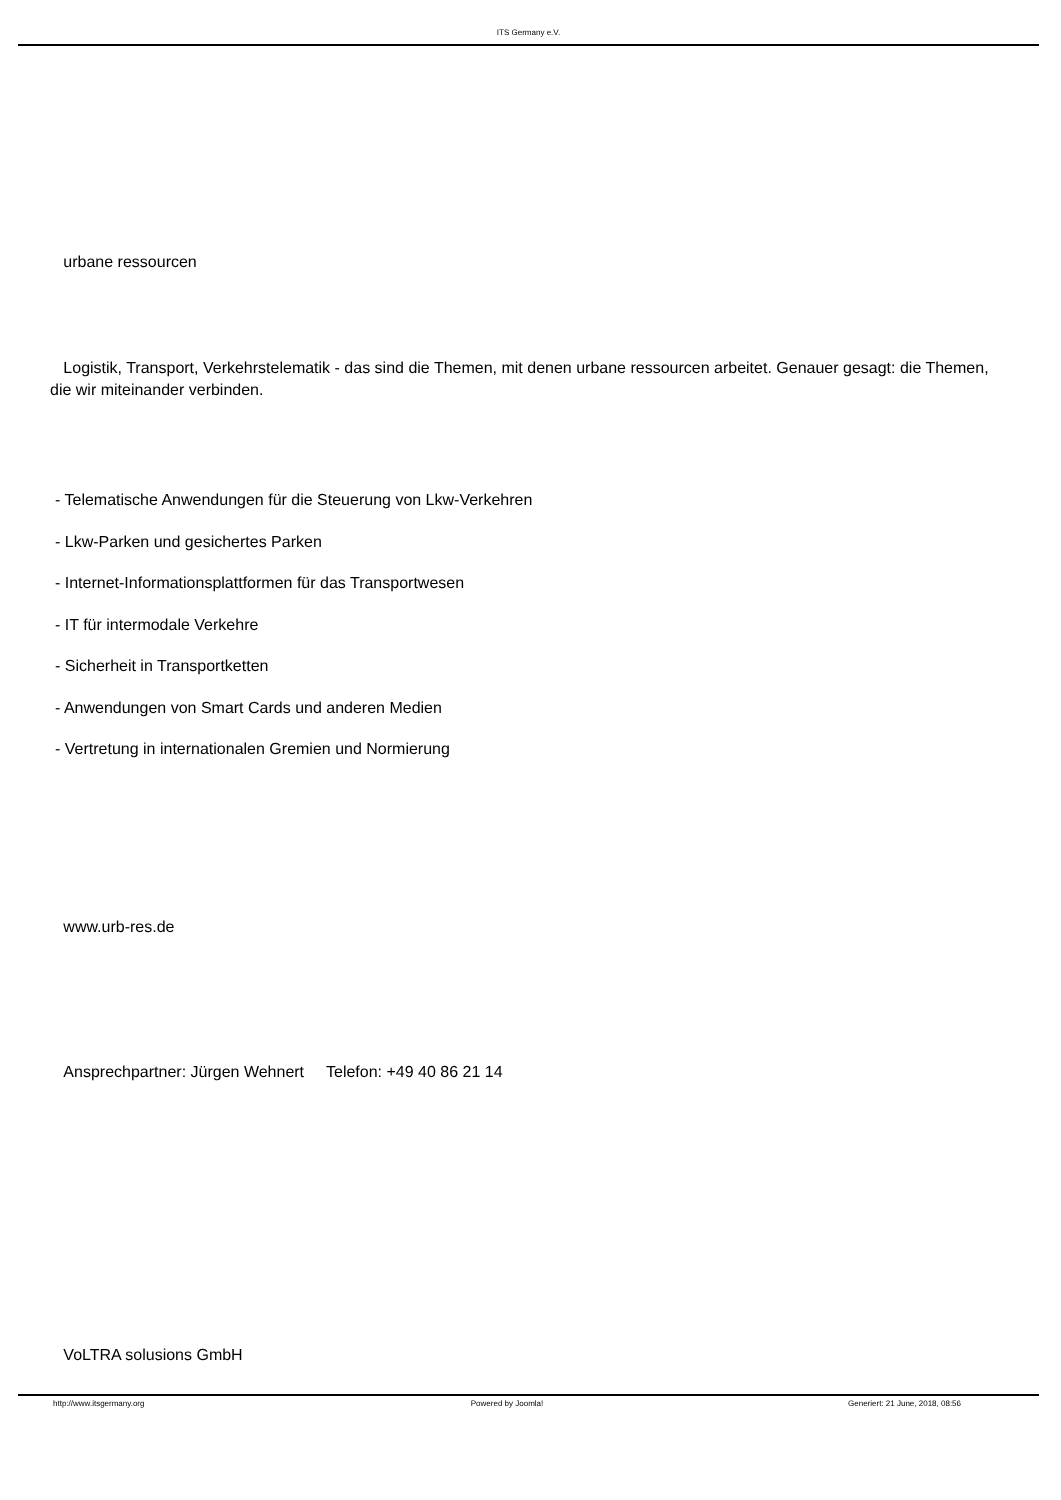ITS Germany e.V.
urbane ressourcen
Logistik, Transport, Verkehrstelematik - das sind die Themen, mit denen urbane ressourcen arbeitet. Genauer gesagt: die Themen, die wir miteinander verbinden.
- Telematische Anwendungen für die Steuerung von Lkw-Verkehren
- Lkw-Parken und gesichertes Parken
- Internet-Informationsplattformen für das Transportwesen
- IT für intermodale Verkehre
- Sicherheit in Transportketten
- Anwendungen von Smart Cards und anderen Medien
- Vertretung in internationalen Gremien und Normierung
www.urb-res.de
Ansprechpartner: Jürgen Wehnert Telefon: +49 40 86 21 14
VoLTRA solusions GmbH
http://www.itsgermany.org Powered by Joomla! Generiert: 21 June, 2018, 08:56